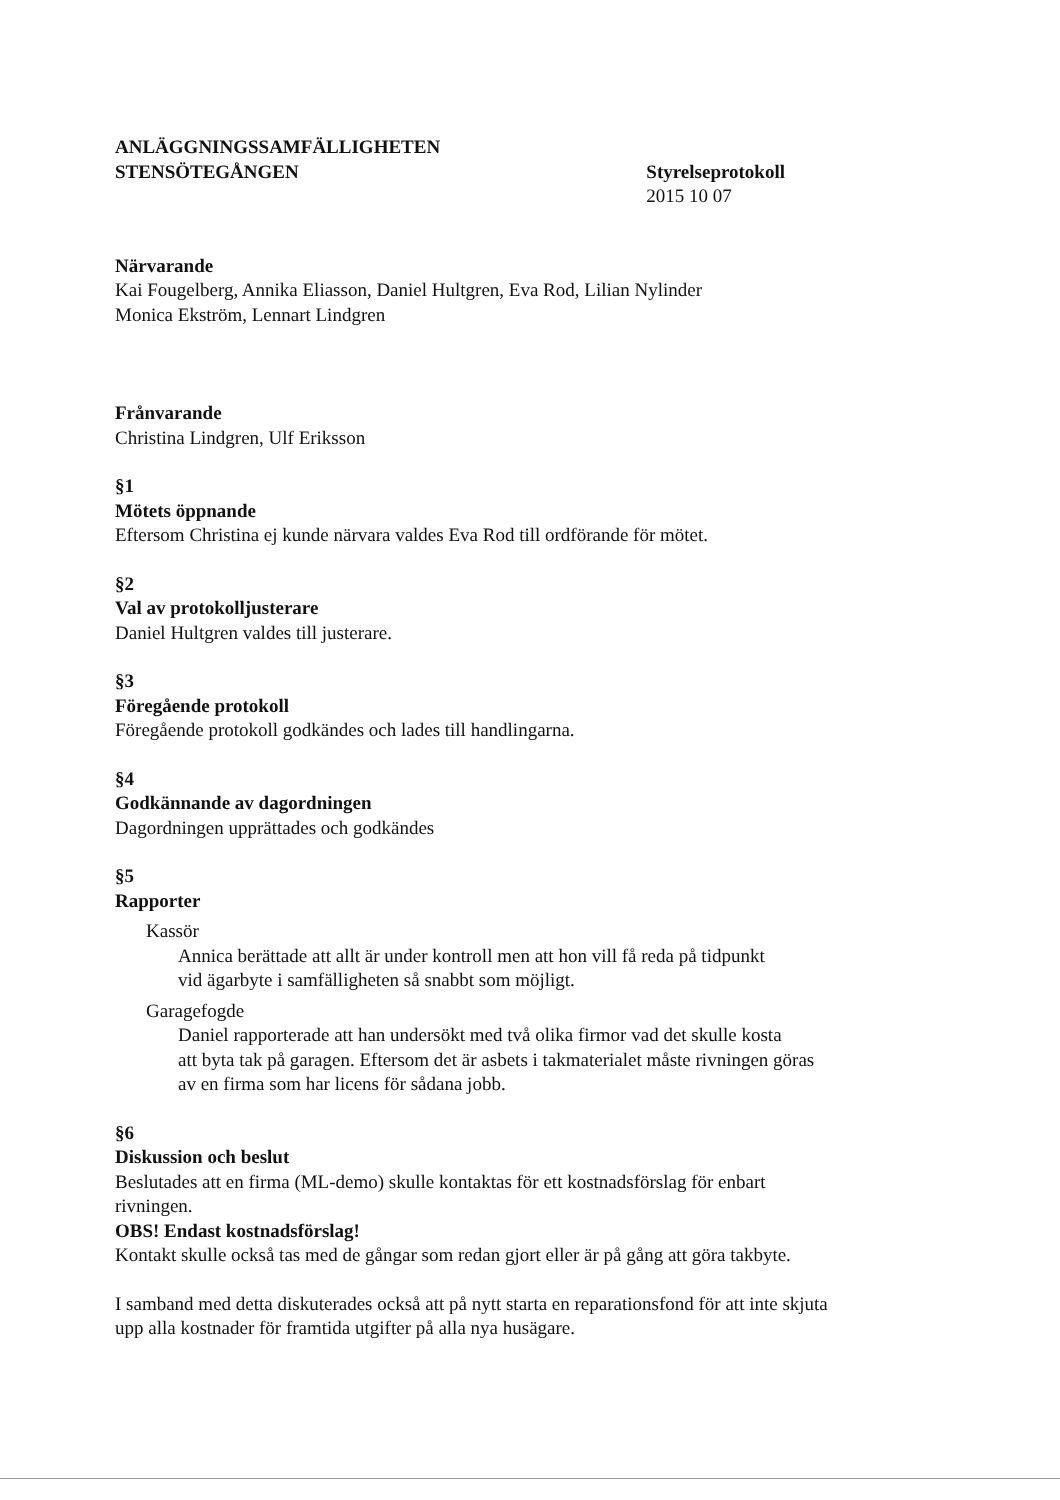ANLÄGGNINGSSAMFÄLLIGHETEN
STENSÖTEGÅNGEN Styrelseprotokoll
2015 10 07
Närvarande
Kai Fougelberg, Annika Eliasson, Daniel Hultgren, Eva Rod, Lilian Nylinder
Monica Ekström, Lennart Lindgren
Frånvarande
Christina Lindgren, Ulf Eriksson
§1
Mötets öppnande
Eftersom Christina ej kunde närvara valdes Eva Rod till ordförande för mötet.
§2
Val av protokolljusterare
Daniel Hultgren valdes till justerare.
§3
Föregående protokoll
Föregående protokoll godkändes och lades till handlingarna.
§4
Godkännande av dagordningen
Dagordningen upprättades och godkändes
§5
Rapporter
Kassör
Annica berättade att allt är under kontroll men att hon vill få reda på tidpunkt
vid ägarbyte i samfälligheten så snabbt som möjligt.
Garagefogde
Daniel rapporterade att han undersökt med två olika firmor vad det skulle kosta
att byta tak på garagen. Eftersom det är asbets i takmaterialet måste rivningen göras
av en firma som har licens för sådana jobb.
§6
Diskussion och beslut
Beslutades att en firma (ML-demo) skulle kontaktas för ett kostnadsförslag för enbart
rivningen.
OBS! Endast kostnadsförslag!
Kontakt skulle också tas med de gångar som redan gjort eller är på gång att göra takbyte.
I samband med detta diskuterades också att på nytt starta en reparationsfond för att inte skjuta
upp alla kostnader för framtida utgifter på alla nya husägare.